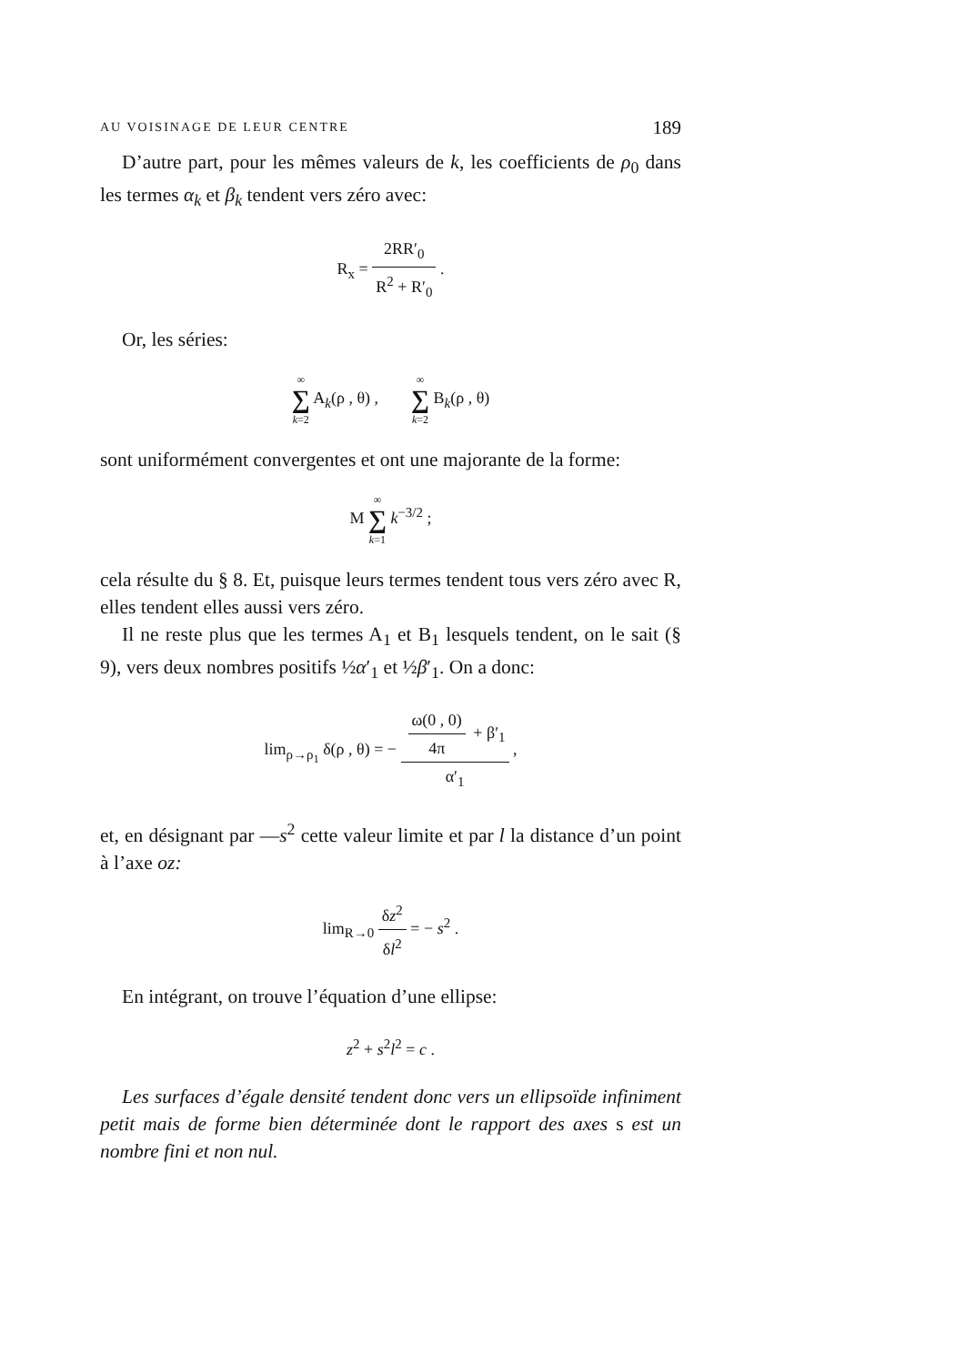AU VOISINAGE DE LEUR CENTRE 189
D’autre part, pour les mêmes valeurs de k, les coefficients de ρ<sub>0</sub> dans les termes α<sub>k</sub> et β<sub>k</sub> tendent vers zéro avec:
R<sub>x</sub> = 2RR′<sub>0</sub> R<sup>2</sup> + R′<sub>0</sub> .
Or, les séries:
∞ ∑ k=2 A<sub>k</sub>(ρ , θ) , ∞ ∑ k=2 B<sub>k</sub>(ρ , θ)
sont uniformément convergentes et ont une majorante de la forme:
M ∞ ∑ k=1 k<sup>−3/2</sup> ;
cela résulte du § 8. Et, puisque leurs termes tendent tous vers zéro avec R, elles tendent elles aussi vers zéro.
Il ne reste plus que les termes A<sub>1</sub> et B<sub>1</sub> lesquels tendent, on le sait (§ 9), vers deux nombres positifs ½α′<sub>1</sub> et ½β′<sub>1</sub>. On a donc:
lim<sub>ρ→ρ<sub>1</sub></sub> δ(ρ , θ) = − ω(0 , 0) 4π + β′<sub>1</sub> α′<sub>1</sub> ,
et, en désignant par —s<sup>2</sup> cette valeur limite et par l la distance d’un point à l’axe oz:
lim<sub>R→0</sub> δz<sup>2</sup> δl<sup>2</sup> = − s<sup>2</sup> .
En intégrant, on trouve l’équation d’une ellipse:
z<sup>2</sup> + s<sup>2</sup>l<sup>2</sup> = c .
Les surfaces d’égale densité tendent donc vers un ellipsoïde infiniment petit mais de forme bien déterminée dont le rapport des axes s est un nombre fini et non nul.